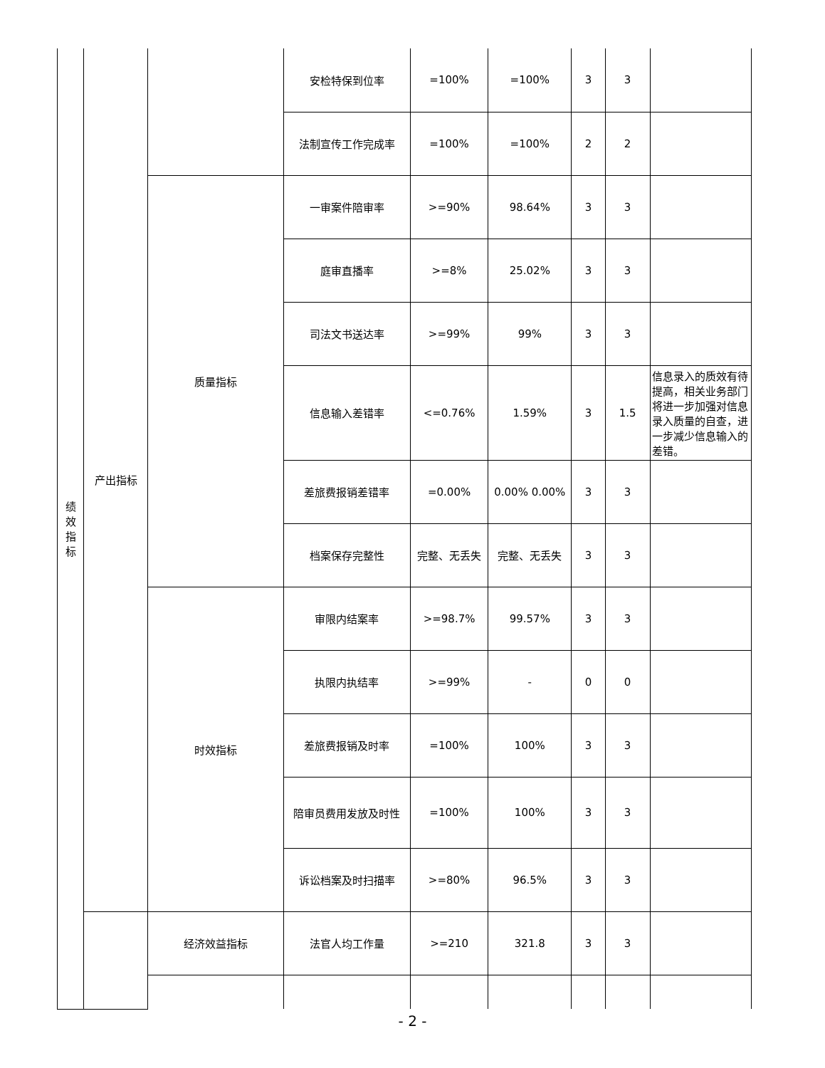| 绩 效 指 标 | 产出指标 | | 安检特保到位率 | =100% | =100% | 3 | 3 | |
| | | | 法制宣传工作完成率 | =100% | =100% | 2 | 2 | |
| | | 质量指标 | 一审案件陪审率 | >=90% | 98.64% | 3 | 3 | |
| | | | 庭审直播率 | >=8% | 25.02% | 3 | 3 | |
| | | | 司法文书送达率 | >=99% | 99% | 3 | 3 | |
| | | | 信息输入差错率 | <=0.76% | 1.59% | 3 | 1.5 | 信息录入的质效有待提高，相关业务部门将进一步加强对信息录入质量的自查，进一步减少信息输入的差错。 |
| | | | 差旅费报销差错率 | =0.00% | 0.00% 0.00% | 3 | 3 | |
| | | | 档案保存完整性 | 完整、无丢失 | 完整、无丢失 | 3 | 3 | |
| | | 时效指标 | 审限内结案率 | >=98.7% | 99.57% | 3 | 3 | |
| | | | 执限内执结率 | >=99% | - | 0 | 0 | |
| | | | 差旅费报销及时率 | =100% | 100% | 3 | 3 | |
| | | | 陪审员费用发放及时性 | =100% | 100% | 3 | 3 | |
| | | | 诉讼档案及时扫描率 | >=80% | 96.5% | 3 | 3 | |
| | | 经济效益指标 | 法官人均工作量 | >=210 | 321.8 | 3 | 3 | |
- 2 -